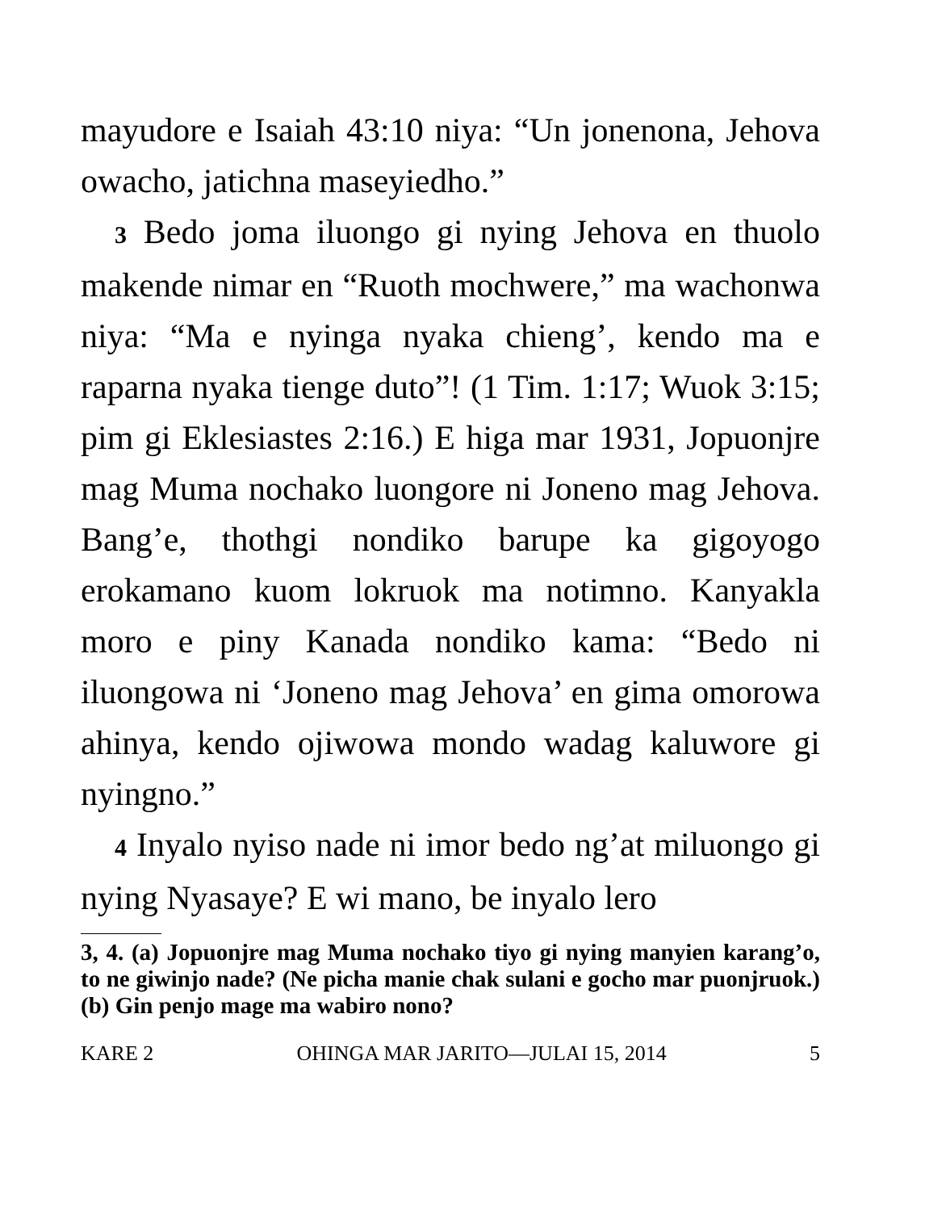mayudore e Isaiah 43:10 niya: “Un jonenona, Jehova owacho, jatichna maseyiedho.”
3 Bedo joma iluongo gi nying Jehova en thuolo makende nimar en “Ruoth mochwere,” ma wachonwa niya: “Ma e nyinga nyaka chieng’, kendo ma e raparna nyaka tienge duto”! (1 Tim. 1:17; Wuok 3:15; pim gi Eklesiastes 2:16.) E higa mar 1931, Jopuonjre mag Muma nochako luongore ni Joneno mag Jehova. Bang’e, thothgi nondiko barupe ka gigoyogo erokamano kuom lokruok ma notimno. Kanyakla moro e piny Kanada nondiko kama: “Bedo ni iluongowa ni ‘Joneno mag Jehova’ en gima omorowa ahinya, kendo ojiwowa mondo wadag kaluwore gi nyingno.”
4 Inyalo nyiso nade ni imor bedo ng’at miluongo gi nying Nyasaye? E wi mano, be inyalo lero
3, 4. (a) Jopuonjre mag Muma nochako tiyo gi nying manyien karang’o, to ne giwinjo nade? (Ne picha manie chak sulani e gocho mar puonjruok.) (b) Gin penjo mage ma wabiro nono?
KARE 2 OHINGA MAR JARITO—JULAI 15, 2014 5